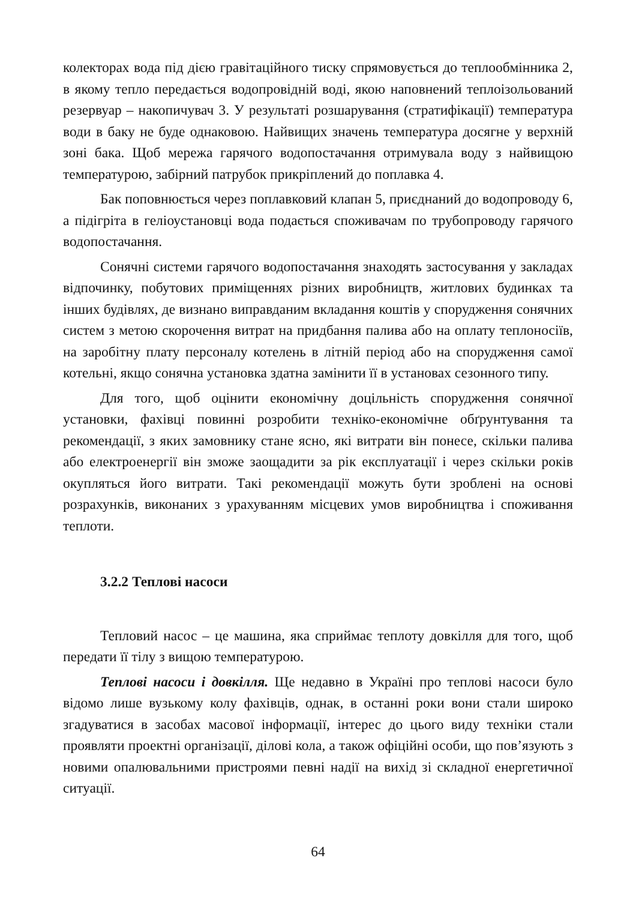колекторах вода під дією гравітаційного тиску спрямовується до теплообмінника 2, в якому тепло передається водопровідній воді, якою наповнений теплоізольований резервуар – накопичувач 3. У результаті розшарування (стратифікації) температура води в баку не буде однаковою. Найвищих значень температура досягне у верхній зоні бака. Щоб мережа гарячого водопостачання отримувала воду з найвищою температурою, забірний патрубок прикріплений до поплавка 4.
Бак поповнюється через поплавковий клапан 5, приєднаний до водопроводу 6, а підігріта в геліоустановці вода подається споживачам по трубопроводу гарячого водопостачання.
Сонячні системи гарячого водопостачання знаходять застосування у закладах відпочинку, побутових приміщеннях різних виробництв, житлових будинках та інших будівлях, де визнано виправданим вкладання коштів у спорудження сонячних систем з метою скорочення витрат на придбання палива або на оплату теплоносіїв, на заробітну плату персоналу котелень в літній період або на спорудження самої котельні, якщо сонячна установка здатна замінити її в установах сезонного типу.
Для того, щоб оцінити економічну доцільність спорудження сонячної установки, фахівці повинні розробити техніко-економічне обґрунтування та рекомендації, з яких замовнику стане ясно, які витрати він понесе, скільки палива або електроенергії він зможе заощадити за рік експлуатації і через скільки років окупляться його витрати. Такі рекомендації можуть бути зроблені на основі розрахунків, виконаних з урахуванням місцевих умов виробництва і споживання теплоти.
3.2.2 Теплові насоси
Тепловий насос – це машина, яка сприймає теплоту довкілля для того, щоб передати її тілу з вищою температурою.
Теплові насоси і довкілля. Ще недавно в Україні про теплові насоси було відомо лише вузькому колу фахівців, однак, в останні роки вони стали широко згадуватися в засобах масової інформації, інтерес до цього виду техніки стали проявляти проектні організації, ділові кола, а також офіційні особи, що пов’язують з новими опалювальними пристроями певні надії на вихід зі складної енергетичної ситуації.
64